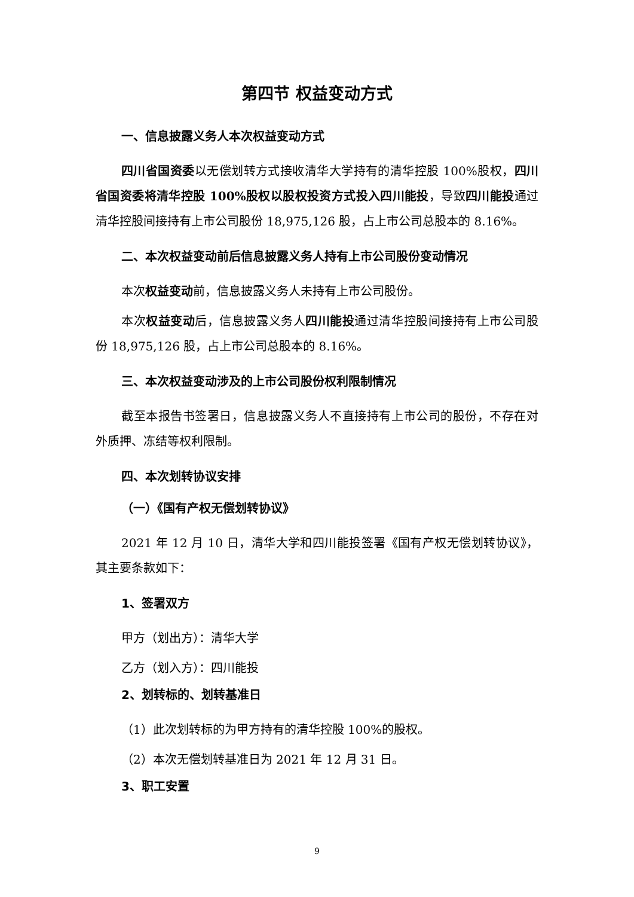第四节 权益变动方式
一、信息披露义务人本次权益变动方式
四川省国资委以无偿划转方式接收清华大学持有的清华控股 100%股权，四川省国资委将清华控股 100%股权以股权投资方式投入四川能投，导致四川能投通过清华控股间接持有上市公司股份 18,975,126 股，占上市公司总股本的 8.16%。
二、本次权益变动前后信息披露义务人持有上市公司股份变动情况
本次权益变动前，信息披露义务人未持有上市公司股份。
本次权益变动后，信息披露义务人四川能投通过清华控股间接持有上市公司股份 18,975,126 股，占上市公司总股本的 8.16%。
三、本次权益变动涉及的上市公司股份权利限制情况
截至本报告书签署日，信息披露义务人不直接持有上市公司的股份，不存在对外质押、冻结等权利限制。
四、本次划转协议安排
（一）《国有产权无偿划转协议》
2021 年 12 月 10 日，清华大学和四川能投签署《国有产权无偿划转协议》，其主要条款如下：
1、签署双方
甲方（划出方）：清华大学
乙方（划入方）：四川能投
2、划转标的、划转基准日
（1）此次划转标的为甲方持有的清华控股 100%的股权。
（2）本次无偿划转基准日为 2021 年 12 月 31 日。
3、职工安置
9